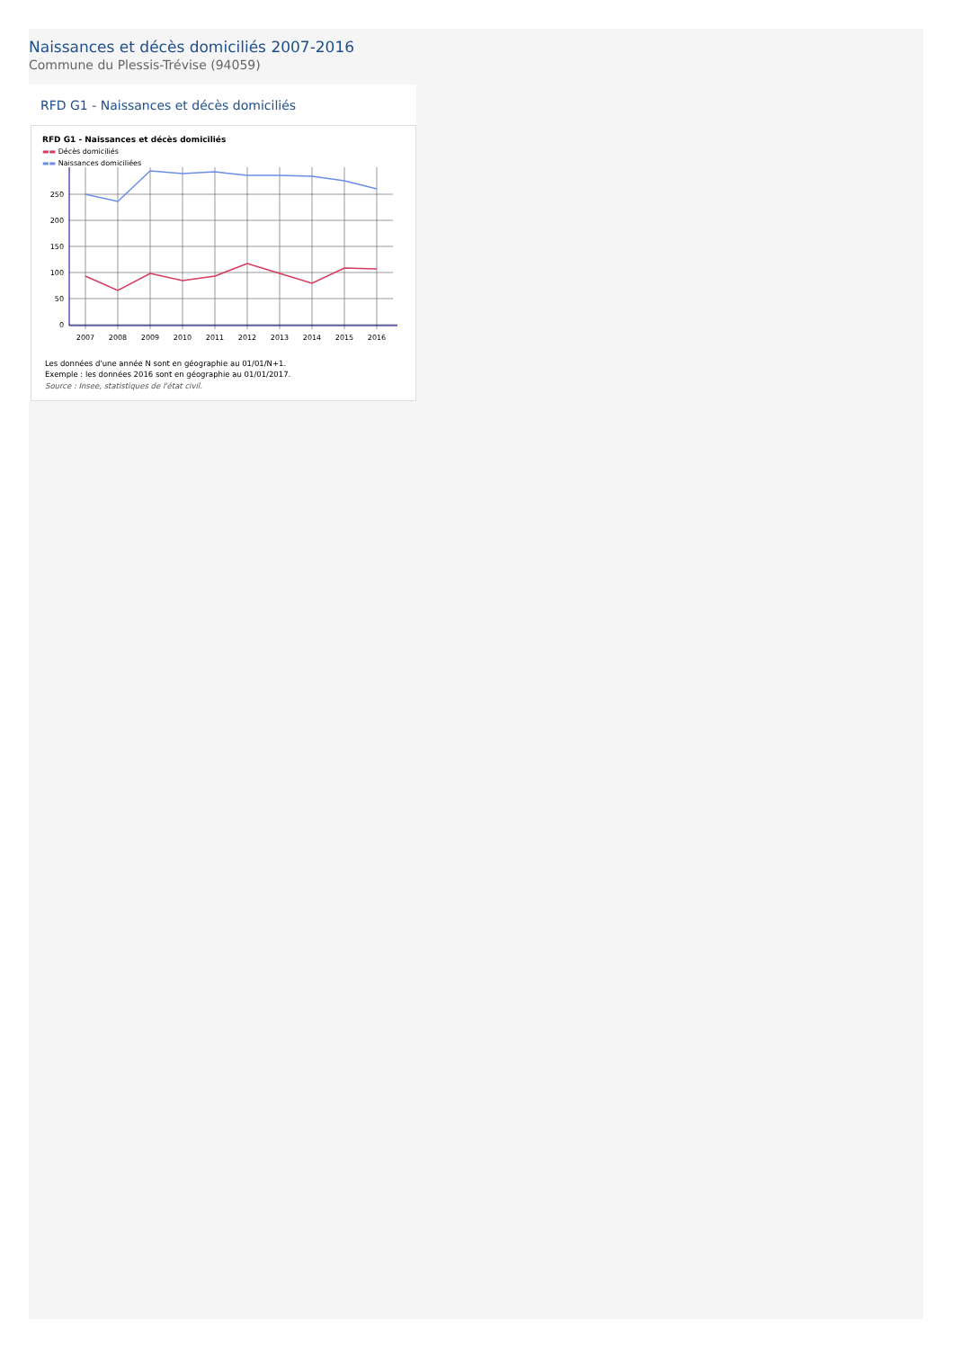Naissances et décès domiciliés 2007-2016
Commune du Plessis-Trévise (94059)
RFD G1 - Naissances et décès domiciliés
RFD G1 - Naissances et décès domiciliés
▬▬ Décès domiciliés
▬▬ Naissances domiciliées
0
50
100
150
200
250
2007
2008
2009
2010
2011
2012
2013
2014
2015
2016
Les données d'une année N sont en géographie au 01/01/N+1.
Exemple : les données 2016 sont en géographie au 01/01/2017.
Source : Insee, statistiques de l'état civil.